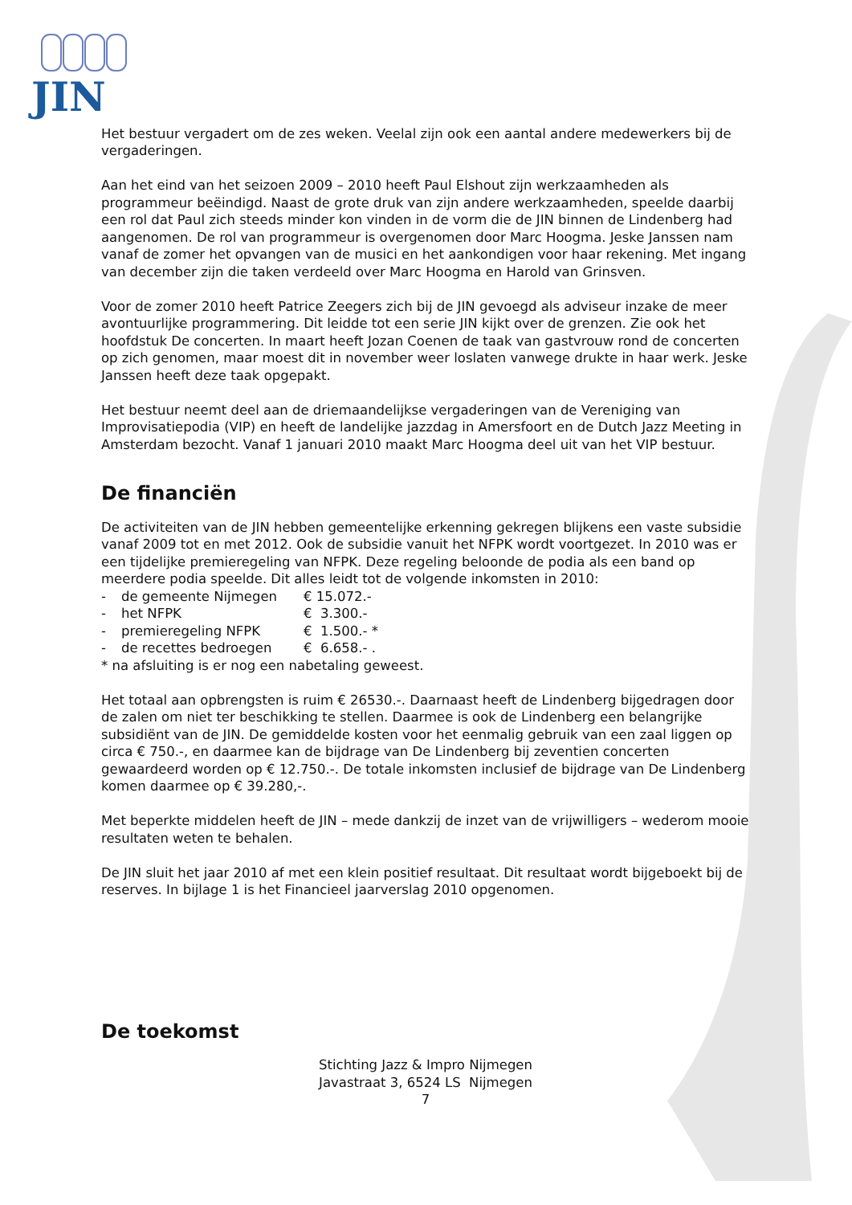JIN
Het bestuur vergadert om de zes weken. Veelal zijn ook een aantal andere medewerkers bij de vergaderingen.
Aan het eind van het seizoen 2009 – 2010 heeft Paul Elshout zijn werkzaamheden als programmeur beëindigd. Naast de grote druk van zijn andere werkzaamheden, speelde daarbij een rol dat Paul zich steeds minder kon vinden in de vorm die de JIN binnen de Lindenberg had aangenomen. De rol van programmeur is overgenomen door Marc Hoogma. Jeske Janssen nam vanaf de zomer het opvangen van de musici en het aankondigen voor haar rekening. Met ingang van december zijn die taken verdeeld over Marc Hoogma en Harold van Grinsven.
Voor de zomer 2010 heeft Patrice Zeegers zich bij de JIN gevoegd als adviseur inzake de meer avontuurlijke programmering. Dit leidde tot een serie JIN kijkt over de grenzen. Zie ook het hoofdstuk De concerten. In maart heeft Jozan Coenen de taak van gastvrouw rond de concerten op zich genomen, maar moest dit in november weer loslaten vanwege drukte in haar werk. Jeske Janssen heeft deze taak opgepakt.
Het bestuur neemt deel aan de driemaandelijkse vergaderingen van de Vereniging van Improvisatiepodia (VIP) en heeft de landelijke jazzdag in Amersfoort en de Dutch Jazz Meeting in Amsterdam bezocht. Vanaf 1 januari 2010 maakt Marc Hoogma deel uit van het VIP bestuur.
De financiën
De activiteiten van de JIN hebben gemeentelijke erkenning gekregen blijkens een vaste subsidie vanaf 2009 tot en met 2012. Ook de subsidie vanuit het NFPK wordt voortgezet. In 2010 was er een tijdelijke premieregeling van NFPK. Deze regeling beloonde de podia als een band op meerdere podia speelde. Dit alles leidt tot de volgende inkomsten in 2010:
- de gemeente Nijmegen € 15.072.-
- het NFPK € 3.300.-
- premieregeling NFPK € 1.500.- *
- de recettes bedroegen € 6.658.- .
* na afsluiting is er nog een nabetaling geweest.
Het totaal aan opbrengsten is ruim € 26530.-. Daarnaast heeft de Lindenberg bijgedragen door de zalen om niet ter beschikking te stellen. Daarmee is ook de Lindenberg een belangrijke subsidiënt van de JIN. De gemiddelde kosten voor het eenmalig gebruik van een zaal liggen op circa € 750.-, en daarmee kan de bijdrage van De Lindenberg bij zeventien concerten gewaardeerd worden op € 12.750.-. De totale inkomsten inclusief de bijdrage van De Lindenberg komen daarmee op € 39.280,-.
Met beperkte middelen heeft de JIN – mede dankzij de inzet van de vrijwilligers – wederom mooie resultaten weten te behalen.
De JIN sluit het jaar 2010 af met een klein positief resultaat. Dit resultaat wordt bijgeboekt bij de reserves. In bijlage 1 is het Financieel jaarverslag 2010 opgenomen.
De toekomst
Stichting Jazz & Impro Nijmegen
Javastraat 3, 6524 LS Nijmegen
7